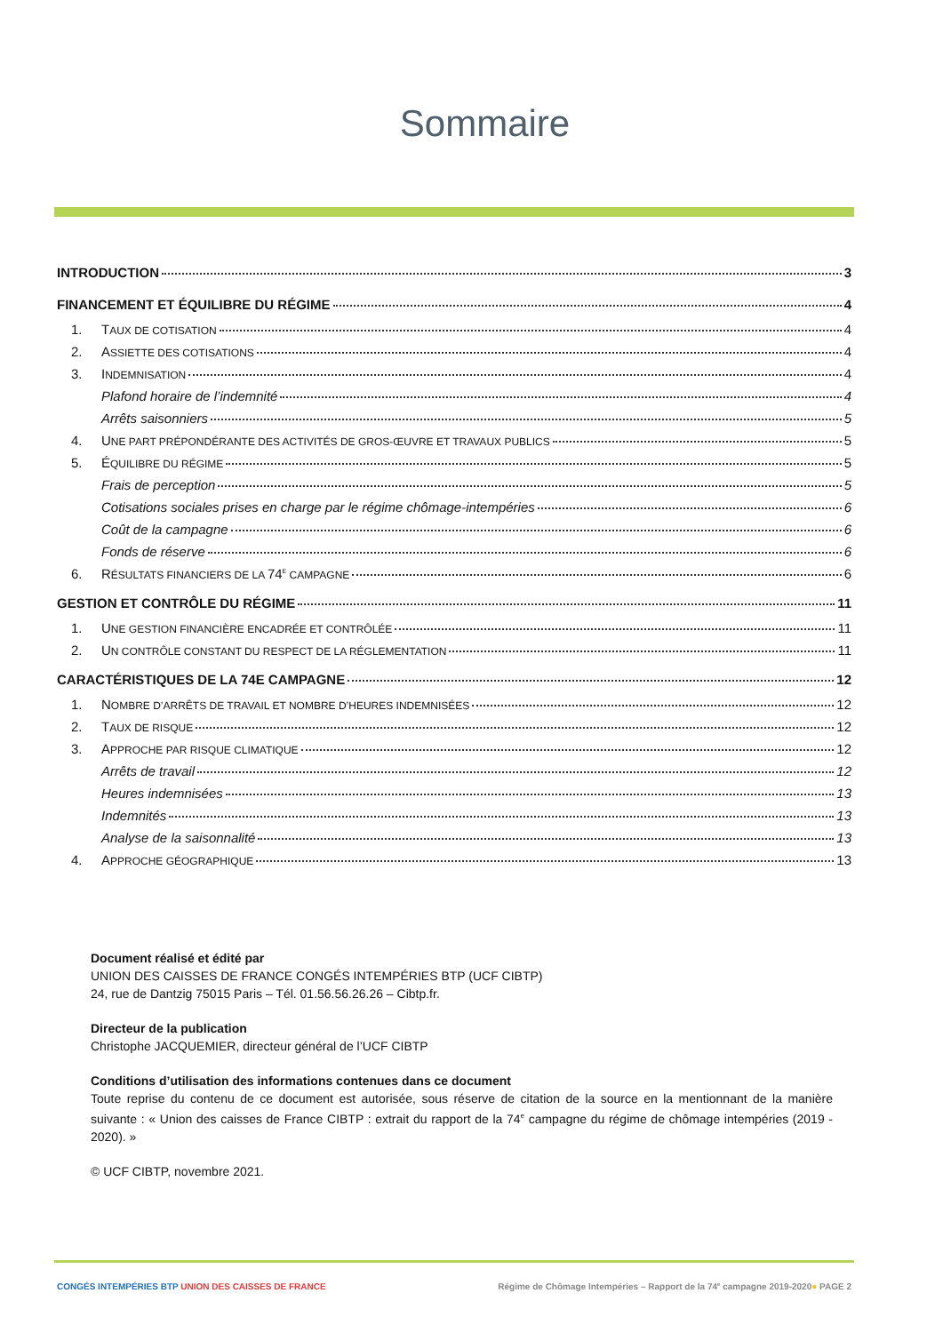Sommaire
INTRODUCTION 3
FINANCEMENT ET ÉQUILIBRE DU RÉGIME 4
1. TAUX DE COTISATION 4
2. ASSIETTE DES COTISATIONS 4
3. INDEMNISATION 4
Plafond horaire de l’indemnité 4
Arrêts saisonniers 5
4. UNE PART PRÉPONDÉRANTE DES ACTIVITÉS DE GROS-ŒUVRE ET TRAVAUX PUBLICS 5
5. ÉQUILIBRE DU RÉGIME 5
Frais de perception 5
Cotisations sociales prises en charge par le régime chômage-intempéries 6
Coût de la campagne 6
Fonds de réserve 6
6. RÉSULTATS FINANCIERS DE LA 74<sup>E</sup> CAMPAGNE 6
GESTION ET CONTRÔLE DU RÉGIME 11
1. UNE GESTION FINANCIÈRE ENCADRÉE ET CONTRÔLÉE 11
2. UN CONTRÔLE CONSTANT DU RESPECT DE LA RÉGLEMENTATION 11
CARACTÉRISTIQUES DE LA 74E CAMPAGNE 12
1. NOMBRE D’ARRÊTS DE TRAVAIL ET NOMBRE D’HEURES INDEMNISÉES 12
2. TAUX DE RISQUE 12
3. APPROCHE PAR RISQUE CLIMATIQUE 12
Arrêts de travail 12
Heures indemnisées 13
Indemnités 13
Analyse de la saisonnalité 13
4. APPROCHE GÉOGRAPHIQUE 13
Document réalisé et édité par
UNION DES CAISSES DE FRANCE CONGÉS INTEMPÉRIES BTP (UCF CIBTP)
24, rue de Dantzig 75015 Paris – Tél. 01.56.56.26.26 – Cibtp.fr.
Directeur de la publication
Christophe JACQUEMIER, directeur général de l’UCF CIBTP
Conditions d’utilisation des informations contenues dans ce document
Toute reprise du contenu de ce document est autorisée, sous réserve de citation de la source en la mentionnant de la manière suivante : « Union des caisses de France CIBTP : extrait du rapport de la 74<sup>e</sup> campagne du régime de chômage intempéries (2019 - 2020). »
© UCF CIBTP, novembre 2021.
CONGÉS INTEMPÉRIES BTP UNION DES CAISSES DE FRANCE Régime de Chômage Intempéries – Rapport de la 74<sup>e</sup> campagne 2019-2020● PAGE 2